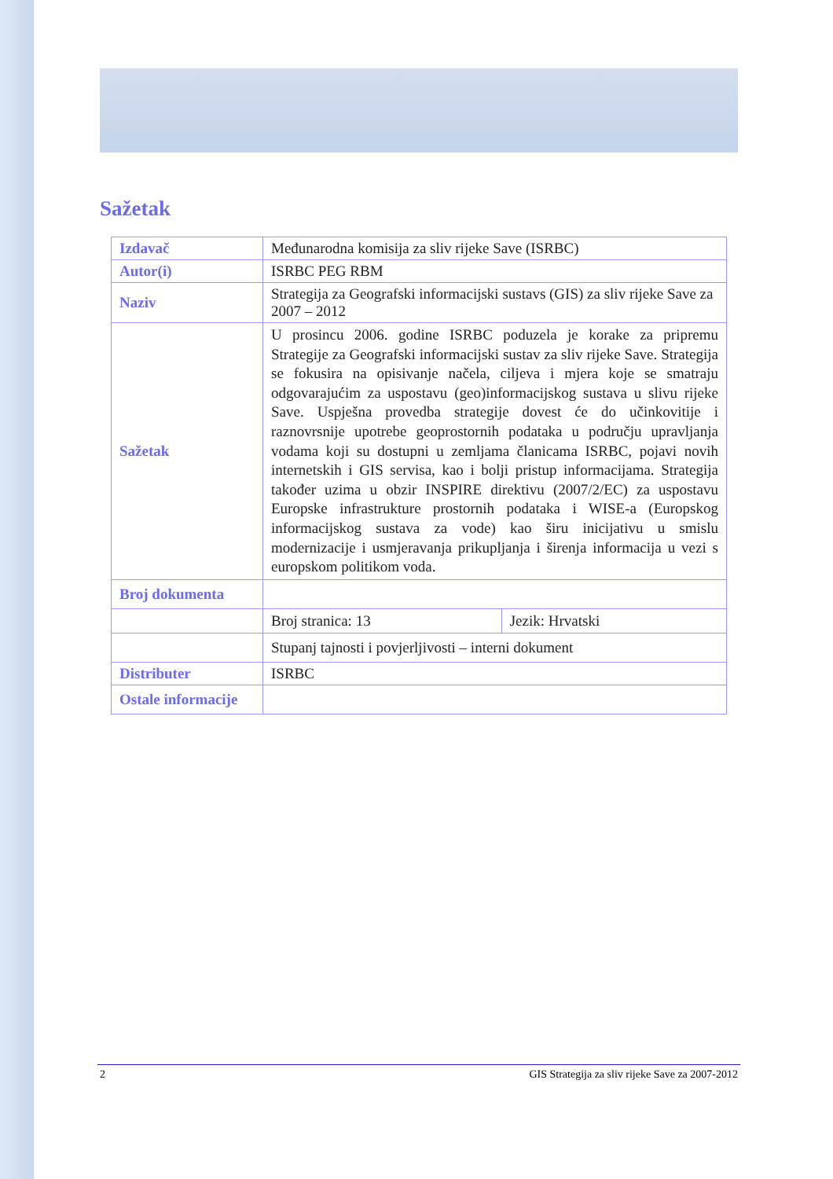Sažetak
| Izdavač | Međunarodna komisija za sliv rijeke Save (ISRBC) | |
| Autor(i) | ISRBC PEG RBM | |
| Naziv | Strategija za Geografski informacijski sustavs (GIS) za sliv rijeke Save za 2007 – 2012 | |
| Sažetak | U prosincu 2006. godine ISRBC poduzela je korake za pripremu Strategije za Geografski informacijski sustav za sliv rijeke Save. Strategija se fokusira na opisivanje načela, ciljeva i mjera koje se smatraju odgovarajućim za uspostavu (geo)informacijskog sustava u slivu rijeke Save. Uspješna provedba strategije dovest će do učinkovitije i raznovrsnije upotrebe geoprostornih podataka u području upravljanja vodama koji su dostupni u zemljama članicama ISRBC, pojavi novih internetskih i GIS servisa, kao i bolji pristup informacijama. Strategija također uzima u obzir INSPIRE direktivu (2007/2/EC) za uspostavu Europske infrastrukture prostornih podataka i WISE-a (Europskog informacijskog sustava za vode) kao širu inicijativu u smislu modernizacije i usmjeravanja prikupljanja i širenja informacija u vezi s europskom politikom voda. | |
| Broj dokumenta | | |
| | Broj stranica: 13 | Jezik: Hrvatski |
| | Stupanj tajnosti i povjerljivosti – interni dokument | |
| Distributer | ISRBC | |
| Ostale informacije | | |
2 GIS Strategija za sliv rijeke Save za 2007-2012